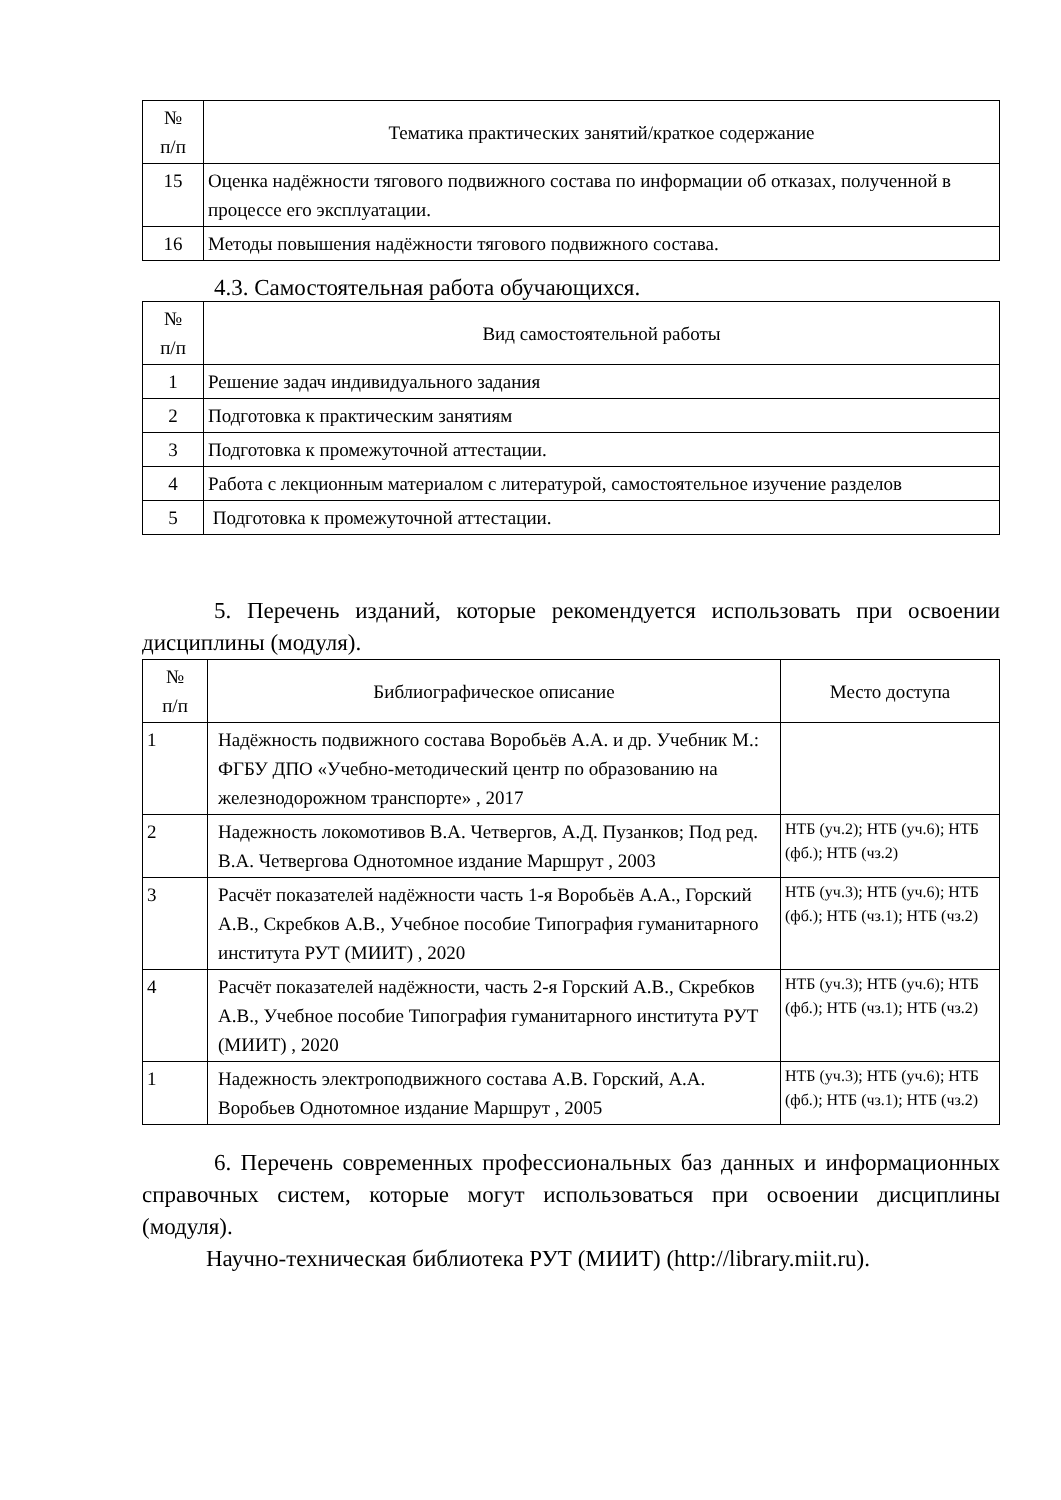| № п/п | Тематика практических занятий/краткое содержание |
| --- | --- |
| 15 | Оценка надёжности тягового подвижного состава по информации об отказах, полученной в процессе его эксплуатации. |
| 16 | Методы повышения надёжности тягового подвижного состава. |
4.3. Самостоятельная работа обучающихся.
| № п/п | Вид самостоятельной работы |
| --- | --- |
| 1 | Решение задач индивидуального задания |
| 2 | Подготовка к практическим занятиям |
| 3 | Подготовка к промежуточной аттестации. |
| 4 | Работа с лекционным материалом с литературой, самостоятельное изучение разделов |
| 5 | Подготовка к промежуточной аттестации. |
5. Перечень изданий, которые рекомендуется использовать при освоении дисциплины (модуля).
| № п/п | Библиографическое описание | Место доступа |
| --- | --- | --- |
| 1 | Надёжность подвижного состава Воробьёв А.А. и др. Учебник М.: ФГБУ ДПО «Учебно-методический центр по образованию на железнодорожном транспорте» , 2017 | |
| 2 | Надежность локомотивов В.А. Четвергов, А.Д. Пузанков; Под ред. В.А. Четвергова Однотомное издание Маршрут , 2003 | НТБ (уч.2); НТБ (уч.6); НТБ (фб.); НТБ (чз.2) |
| 3 | Расчёт показателей надёжности часть 1-я Воробьёв А.А., Горский А.В., Скребков А.В., Учебное пособие Типография гуманитарного института РУТ (МИИТ) , 2020 | НТБ (уч.3); НТБ (уч.6); НТБ (фб.); НТБ (чз.1); НТБ (чз.2) |
| 4 | Расчёт показателей надёжности, часть 2-я Горский А.В., Скребков А.В., Учебное пособие Типография гуманитарного института РУТ (МИИТ) , 2020 | НТБ (уч.3); НТБ (уч.6); НТБ (фб.); НТБ (чз.1); НТБ (чз.2) |
| 1 | Надежность электроподвижного состава А.В. Горский, А.А. Воробьев Однотомное издание Маршрут , 2005 | НТБ (уч.3); НТБ (уч.6); НТБ (фб.); НТБ (чз.1); НТБ (чз.2) |
6. Перечень современных профессиональных баз данных и информационных справочных систем, которые могут использоваться при освоении дисциплины (модуля).
Научно-техническая библиотека РУТ (МИИТ) (http://library.miit.ru).